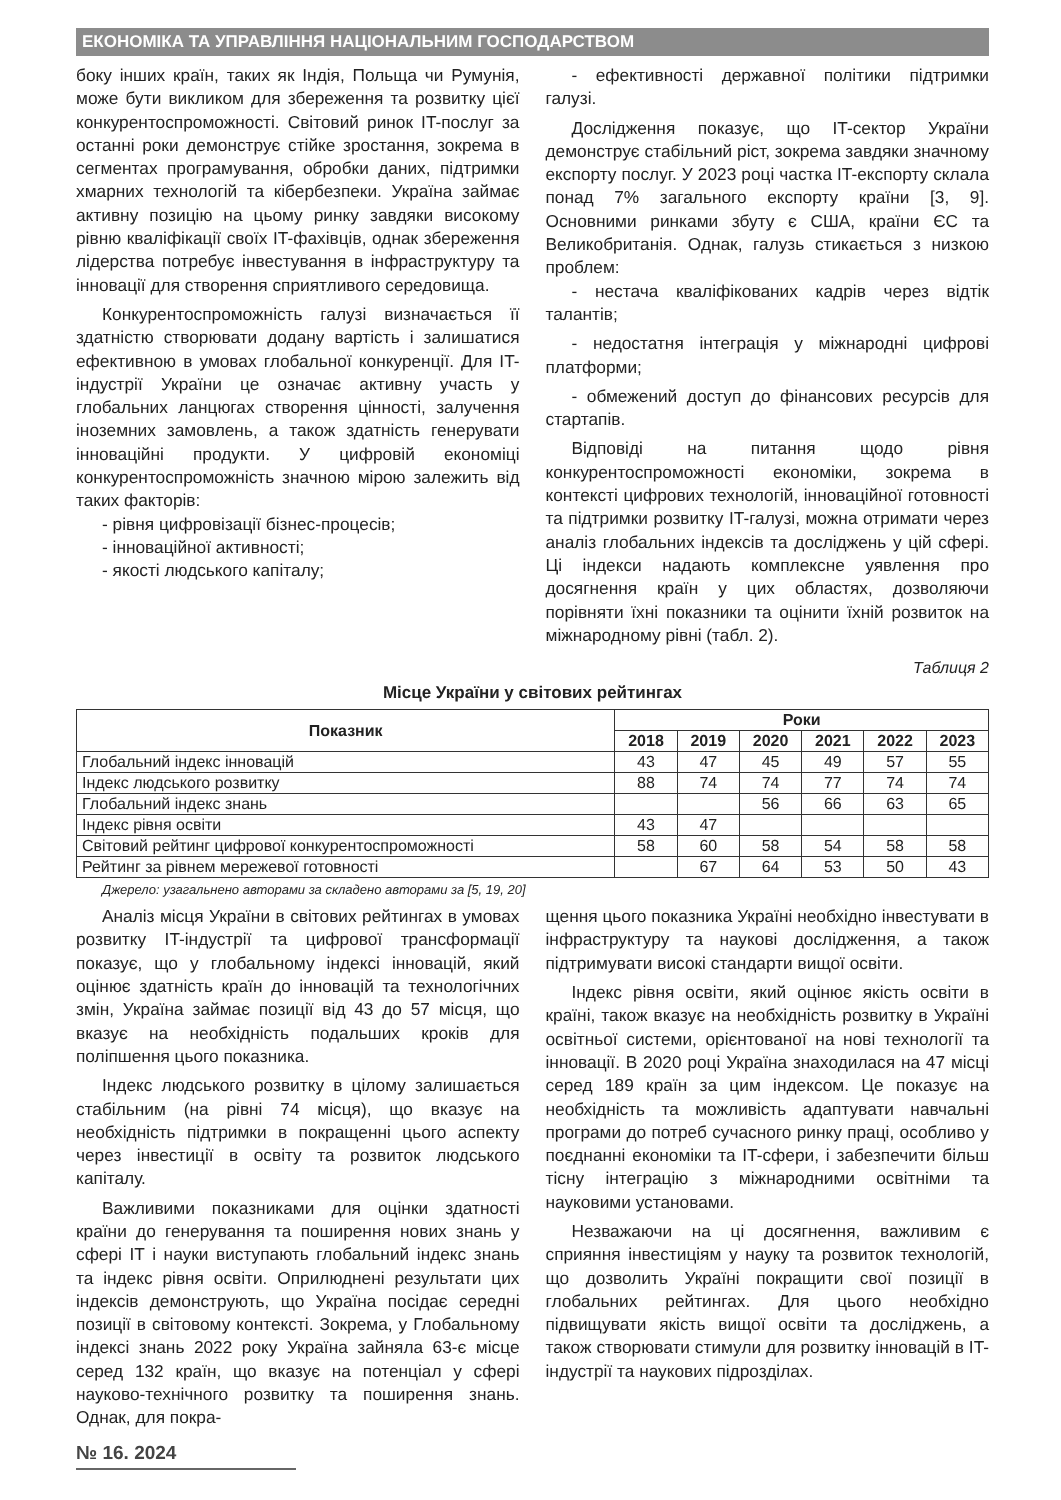ЕКОНОМІКА ТА УПРАВЛІННЯ НАЦІОНАЛЬНИМ ГОСПОДАРСТВОМ
боку інших країн, таких як Індія, Польща чи Румунія, може бути викликом для збереження та розвитку цієї конкурентоспроможності. Світовий ринок IT-послуг за останні роки демонструє стійке зростання, зокрема в сегментах програмування, обробки даних, підтримки хмарних технологій та кібербезпеки. Україна займає активну позицію на цьому ринку завдяки високому рівню кваліфікації своїх IT-фахівців, однак збереження лідерства потребує інвестування в інфраструктуру та інновації для створення сприятливого середовища.
Конкурентоспроможність галузі визначається її здатністю створювати додану вартість і залишатися ефективною в умовах глобальної конкуренції. Для IT-індустрії України це означає активну участь у глобальних ланцюгах створення цінності, залучення іноземних замовлень, а також здатність генерувати інноваційні продукти. У цифровій економіці конкурентоспроможність значною мірою залежить від таких факторів:
- рівня цифровізації бізнес-процесів;
- інноваційної активності;
- якості людського капіталу;
- ефективності державної політики підтримки галузі.
Дослідження показує, що IT-сектор України демонструє стабільний ріст, зокрема завдяки значному експорту послуг. У 2023 році частка IT-експорту склала понад 7% загального експорту країни [3, 9]. Основними ринками збуту є США, країни ЄС та Великобританія. Однак, галузь стикається з низкою проблем:
- нестача кваліфікованих кадрів через відтік талантів;
- недостатня інтеграція у міжнародні цифрові платформи;
- обмежений доступ до фінансових ресурсів для стартапів.
Відповіді на питання щодо рівня конкурентоспроможності економіки, зокрема в контексті цифрових технологій, інноваційної готовності та підтримки розвитку IT-галузі, можна отримати через аналіз глобальних індексів та досліджень у цій сфері. Ці індекси надають комплексне уявлення про досягнення країн у цих областях, дозволяючи порівняти їхні показники та оцінити їхній розвиток на міжнародному рівні (табл. 2).
Таблиця 2
Місце України у світових рейтингах
| Показник | Роки | | | | | |
| --- | --- | --- | --- | --- | --- | --- |
| | 2018 | 2019 | 2020 | 2021 | 2022 | 2023 |
| Глобальний індекс інновацій | 43 | 47 | 45 | 49 | 57 | 55 |
| Індекс людського розвитку | 88 | 74 | 74 | 77 | 74 | 74 |
| Глобальний індекс знань | | | 56 | 66 | 63 | 65 |
| Індекс рівня освіти | 43 | 47 | | | | |
| Світовий рейтинг цифрової конкурентоспроможності | 58 | 60 | 58 | 54 | 58 | 58 |
| Рейтинг за рівнем мережевої готовності | | 67 | 64 | 53 | 50 | 43 |
Джерело: узагальнено авторами за складено авторами за [5, 19, 20]
Аналіз місця України в світових рейтингах в умовах розвитку IT-індустрії та цифрової трансформації показує, що у глобальному індексі інновацій, який оцінює здатність країн до інновацій та технологічних змін, Україна займає позиції від 43 до 57 місця, що вказує на необхідність подальших кроків для поліпшення цього показника.
Індекс людського розвитку в цілому залишається стабільним (на рівні 74 місця), що вказує на необхідність підтримки в покращенні цього аспекту через інвестиції в освіту та розвиток людського капіталу.
Важливими показниками для оцінки здатності країни до генерування та поширення нових знань у сфері IT і науки виступають глобальний індекс знань та індекс рівня освіти. Оприлюднені результати цих індексів демонструють, що Україна посідає середні позиції в світовому контексті. Зокрема, у Глобальному індексі знань 2022 року Україна зайняла 63-є місце серед 132 країн, що вказує на потенціал у сфері науково-технічного розвитку та поширення знань. Однак, для покра-
щення цього показника Україні необхідно інвестувати в інфраструктуру та наукові дослідження, а також підтримувати високі стандарти вищої освіти.
Індекс рівня освіти, який оцінює якість освіти в країні, також вказує на необхідність розвитку в Україні освітньої системи, орієнтованої на нові технології та інновації. В 2020 році Україна знаходилася на 47 місці серед 189 країн за цим індексом. Це показує на необхідність та можливість адаптувати навчальні програми до потреб сучасного ринку праці, особливо у поєднанні економіки та IT-сфери, і забезпечити більш тісну інтеграцію з міжнародними освітніми та науковими установами.
Незважаючи на ці досягнення, важливим є сприяння інвестиціям у науку та розвиток технологій, що дозволить Україні покращити свої позиції в глобальних рейтингах. Для цього необхідно підвищувати якість вищої освіти та досліджень, а також створювати стимули для розвитку інновацій в IT-індустрії та наукових підрозділах.
№ 16. 2024